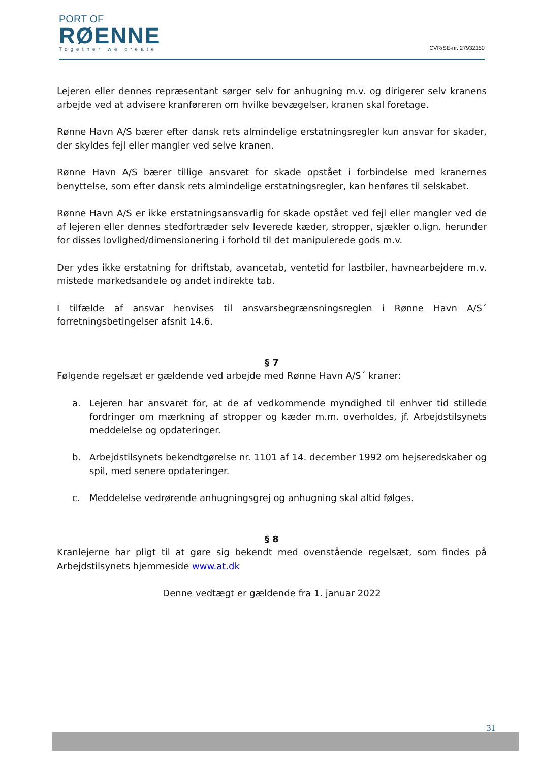PORT OF
RØENNE
Together we create
CVR/SE-nr. 27932150
Lejeren eller dennes repræsentant sørger selv for anhugning m.v. og dirigerer selv kranens arbejde ved at advisere kranføreren om hvilke bevægelser, kranen skal foretage.
Rønne Havn A/S bærer efter dansk rets almindelige erstatningsregler kun ansvar for skader, der skyldes fejl eller mangler ved selve kranen.
Rønne Havn A/S bærer tillige ansvaret for skade opstået i forbindelse med kranernes benyttelse, som efter dansk rets almindelige erstatningsregler, kan henføres til selskabet.
Rønne Havn A/S er ikke erstatningsansvarlig for skade opstået ved fejl eller mangler ved de af lejeren eller dennes stedfortræder selv leverede kæder, stropper, sjækler o.lign. herunder for disses lovlighed/dimensionering i forhold til det manipulerede gods m.v.
Der ydes ikke erstatning for driftstab, avancetab, ventetid for lastbiler, havnearbejdere m.v. mistede markedsandele og andet indirekte tab.
I tilfælde af ansvar henvises til ansvarsbegrænsningsreglen i Rønne Havn A/S´ forretningsbetingelser afsnit 14.6.
§ 7
Følgende regelsæt er gældende ved arbejde med Rønne Havn A/S´ kraner:
a. Lejeren har ansvaret for, at de af vedkommende myndighed til enhver tid stillede fordringer om mærkning af stropper og kæder m.m. overholdes, jf. Arbejdstilsynets meddelelse og opdateringer.
b. Arbejdstilsynets bekendtgørelse nr. 1101 af 14. december 1992 om hejseredskaber og spil, med senere opdateringer.
c. Meddelelse vedrørende anhugningsgrej og anhugning skal altid følges.
§ 8
Kranlejerne har pligt til at gøre sig bekendt med ovenstående regelsæt, som findes på Arbejdstilsynets hjemmeside www.at.dk
Denne vedtægt er gældende fra 1. januar 2022
31